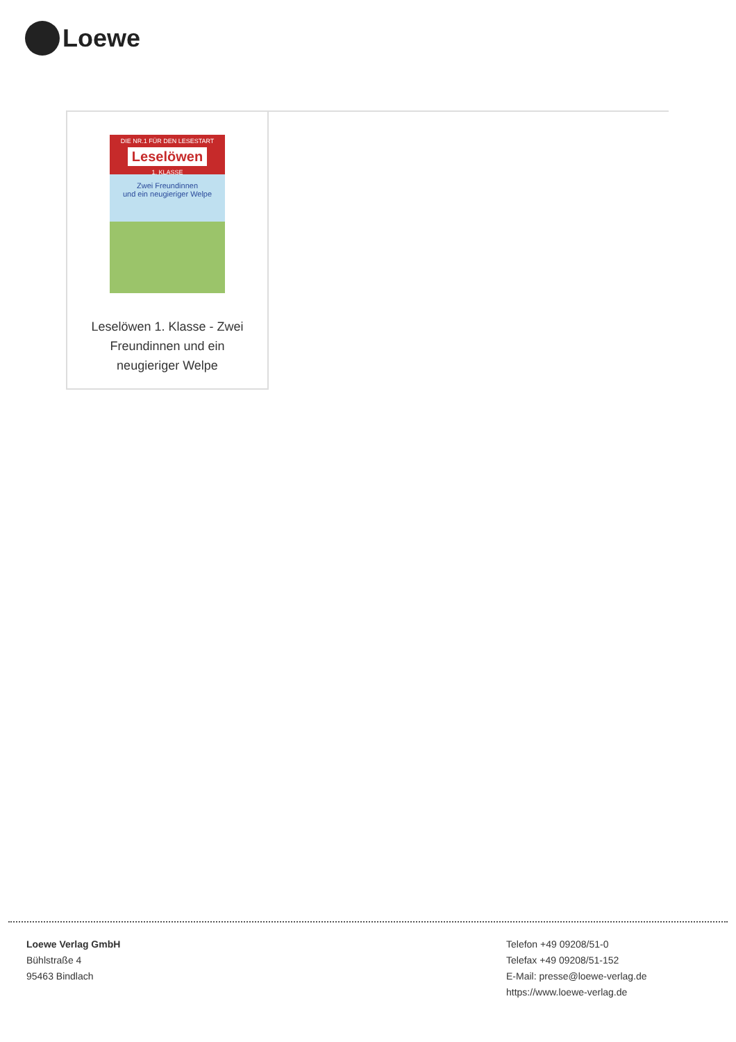Loewe
DIE NR.1 FÜR DEN LESESTART
Leselöwen
1. KLASSE
Zwei Freundinnen
und ein neugieriger Welpe
Leselöwen 1. Klasse - Zwei Freundinnen und ein neugieriger Welpe
Loewe Verlag GmbH
Bühlstraße 4
95463 Bindlach
Telefon +49 09208/51-0
Telefax +49 09208/51-152
E-Mail: presse@loewe-verlag.de
https://www.loewe-verlag.de